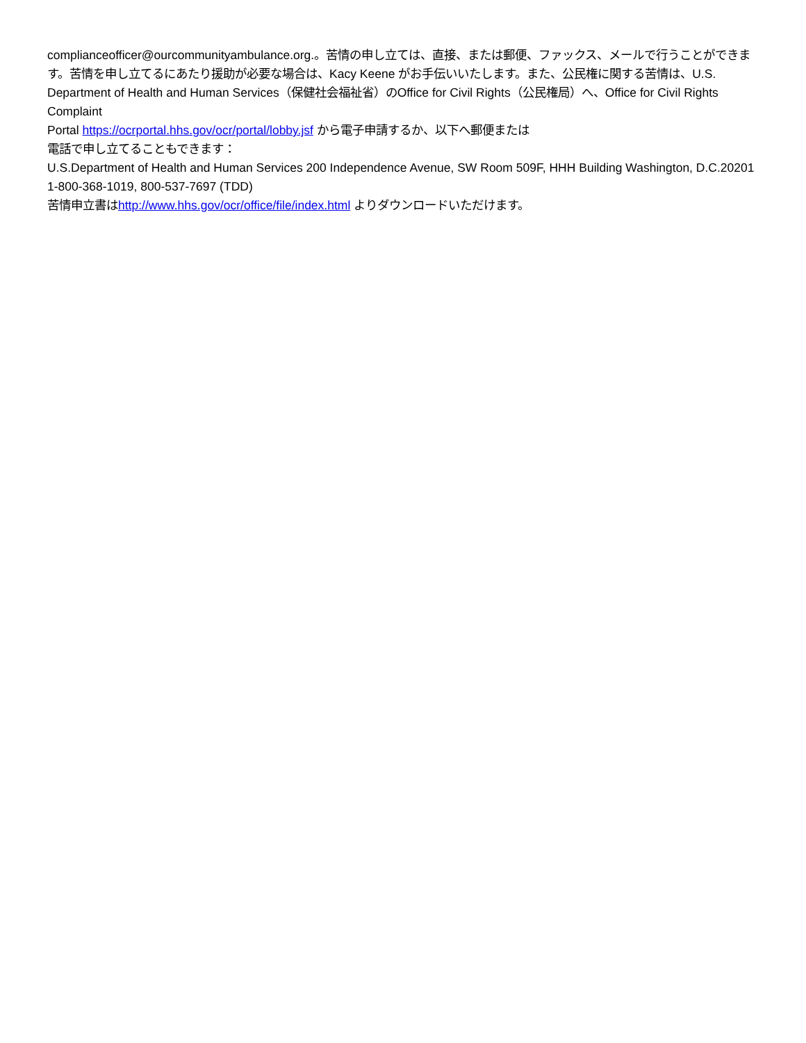complianceofficer@ourcommunityambulance.org.。苦情の申し立ては、直接、または郵便、ファックス、メールで行うことができます。苦情を申し立てるにあたり援助が必要な場合は、Kacy Keene がお手伝いいたします。また、公民権に関する苦情は、U.S. Department of Health and Human Services（保健社会福祉省）のOffice for Civil Rights（公民権局）へ、Office for Civil Rights Complaint
Portal https://ocrportal.hhs.gov/ocr/portal/lobby.jsf から電子申請するか、以下へ郵便または
電話で申し立てることもできます：
U.S.Department of Health and Human Services 200 Independence Avenue, SW Room 509F, HHH Building Washington, D.C.20201 1-800-368-1019, 800-537-7697 (TDD)
苦情申立書はhttp://www.hhs.gov/ocr/office/file/index.html よりダウンロードいただけます。